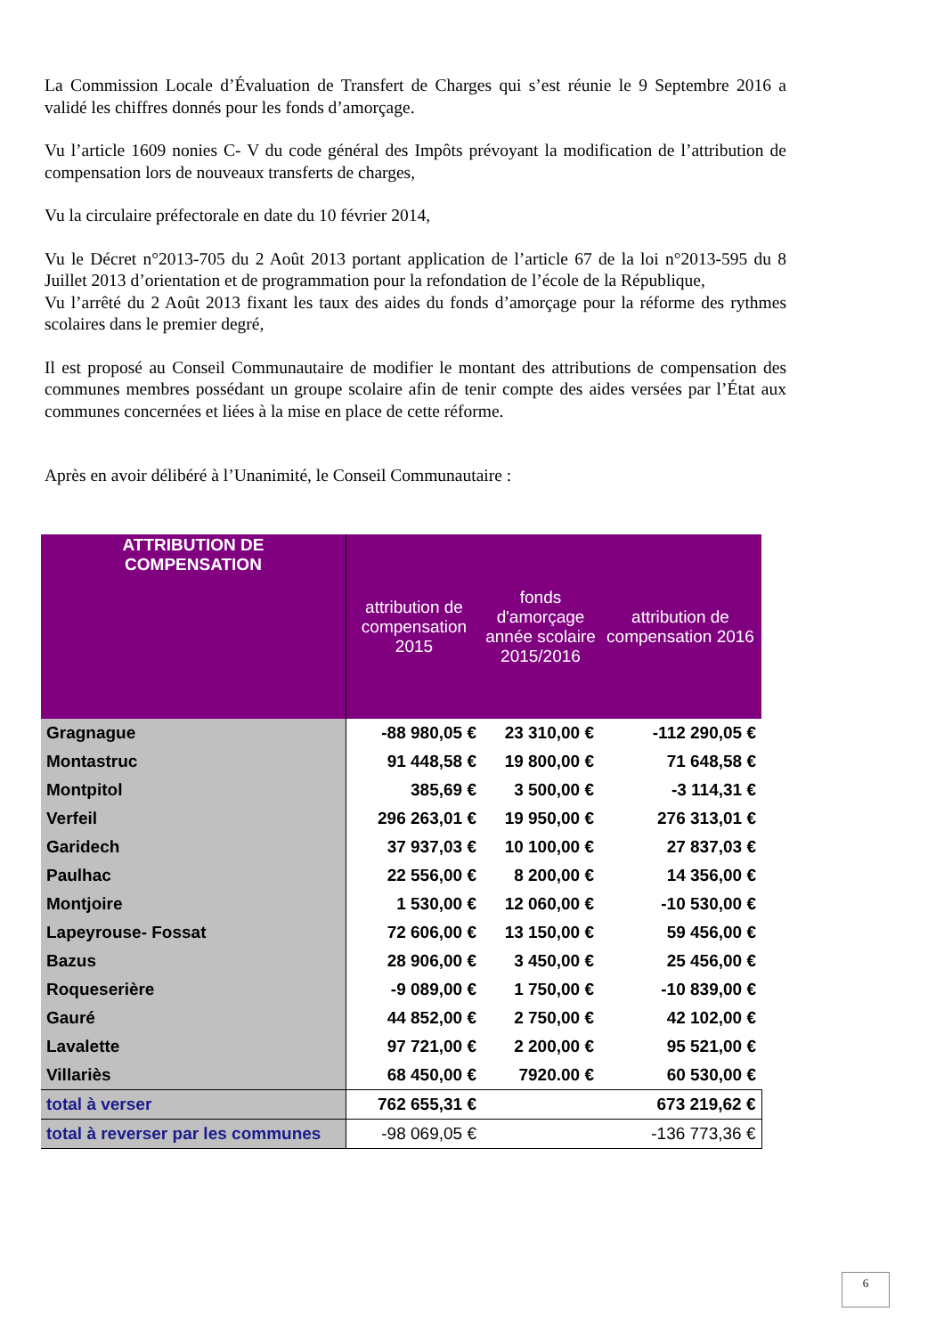La Commission Locale d’Évaluation de Transfert de Charges qui s’est réunie le 9 Septembre 2016 a validé les chiffres donnés pour les fonds d’amorçage.
Vu l’article 1609 nonies C- V du code général des Impôts prévoyant la modification de l’attribution de compensation lors de nouveaux transferts de charges,
Vu la circulaire préfectorale en date du 10 février 2014,
Vu le Décret n°2013-705 du 2 Août 2013 portant application de l’article 67 de la loi n°2013-595 du 8 Juillet 2013 d’orientation et de programmation pour la refondation de l’école de la République,
Vu l’arrêté du 2 Août 2013 fixant les taux des aides du fonds d’amorçage pour la réforme des rythmes scolaires dans le premier degré,
Il est proposé au Conseil Communautaire de modifier le montant des attributions de compensation des communes membres possédant un groupe scolaire afin de tenir compte des aides versées par l’État aux communes concernées et liées à la mise en place de cette réforme.
Après en avoir délibéré à l’Unanimité, le Conseil Communautaire :
| ATTRIBUTION DE COMPENSATION | attribution de compensation 2015 | fonds d'amorçage année scolaire 2015/2016 | attribution de compensation 2016 |
| --- | --- | --- | --- |
| Gragnague | -88 980,05 € | 23 310,00 € | -112 290,05 € |
| Montastruc | 91 448,58 € | 19 800,00 € | 71 648,58 € |
| Montpitol | 385,69 € | 3 500,00 € | -3 114,31 € |
| Verfeil | 296 263,01 € | 19 950,00 € | 276 313,01 € |
| Garidech | 37 937,03 € | 10 100,00 € | 27 837,03 € |
| Paulhac | 22 556,00 € | 8 200,00 € | 14 356,00 € |
| Montjoire | 1 530,00 € | 12 060,00 € | -10 530,00 € |
| Lapeyrouse- Fossat | 72 606,00 € | 13 150,00 € | 59 456,00 € |
| Bazus | 28 906,00 € | 3 450,00 € | 25 456,00 € |
| Roqueserière | -9 089,00 € | 1 750,00 € | -10 839,00 € |
| Gauré | 44 852,00 € | 2 750,00 € | 42 102,00 € |
| Lavalette | 97 721,00 € | 2 200,00 € | 95 521,00 € |
| Villariès | 68 450,00 € | 7920.00 € | 60 530,00 € |
| total à verser | 762 655,31 € | | 673 219,62 € |
| total à reverser par les communes | -98 069,05 € | | -136 773,36 € |
6